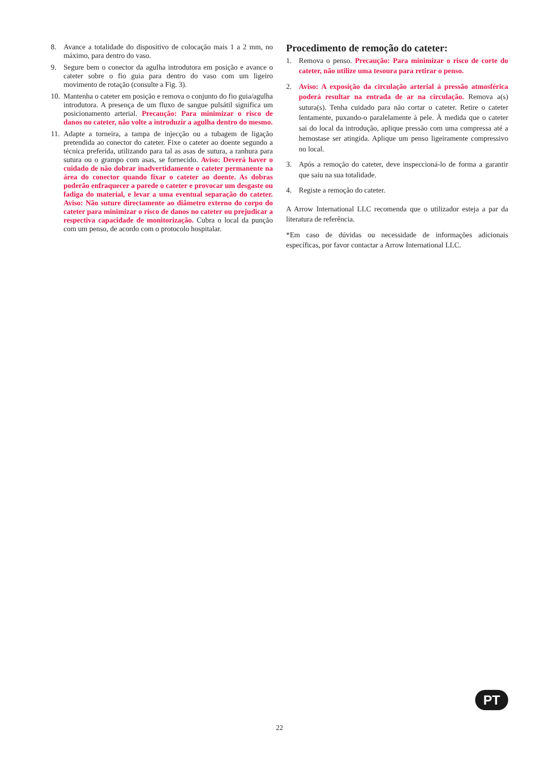8. Avance a totalidade do dispositivo de colocação mais 1 a 2 mm, no máximo, para dentro do vaso.
9. Segure bem o conector da agulha introdutora em posição e avance o cateter sobre o fio guia para dentro do vaso com um ligeiro movimento de rotação (consulte a Fig. 3).
10. Mantenha o cateter em posição e remova o conjunto do fio guia/agulha introdutora. A presença de um fluxo de sangue pulsátil significa um posicionamento arterial. Precaução: Para minimizar o risco de danos no cateter, não volte a introduzir a agulha dentro do mesmo.
11. Adapte a torneira, a tampa de injecção ou a tubagem de ligação pretendida ao conector do cateter. Fixe o cateter ao doente segundo a técnica preferida, utilizando para tal as asas de sutura, a ranhura para sutura ou o grampo com asas, se fornecido. Aviso: Deverá haver o cuidado de não dobrar inadvertidamente o cateter permanente na área do conector quando fixar o cateter ao doente. As dobras poderão enfraquecer a parede o cateter e provocar um desgaste ou fadiga do material, e levar a uma eventual separação do cateter. Aviso: Não suture directamente ao diâmetro externo do corpo do cateter para minimizar o risco de danos no cateter ou prejudicar a respectiva capacidade de monitorização. Cubra o local da punção com um penso, de acordo com o protocolo hospitalar.
Procedimento de remoção do cateter:
1. Remova o penso. Precaução: Para minimizar o risco de corte do cateter, não utilize uma tesoura para retirar o penso.
2. Aviso: A exposição da circulação arterial à pressão atmosférica poderá resultar na entrada de ar na circulação. Remova a(s) sutura(s). Tenha cuidado para não cortar o cateter. Retire o cateter lentamente, puxando-o paralelamente à pele. À medida que o cateter sai do local da introdução, aplique pressão com uma compressa até a hemostase ser atingida. Aplique um penso ligeiramente compressivo no local.
3. Após a remoção do cateter, deve inspeccioná-lo de forma a garantir que saiu na sua totalidade.
4. Registe a remoção do cateter.
A Arrow International LLC recomenda que o utilizador esteja a par da literatura de referência.
*Em caso de dúvidas ou necessidade de informações adicionais específicas, por favor contactar a Arrow International LLC.
PT
22